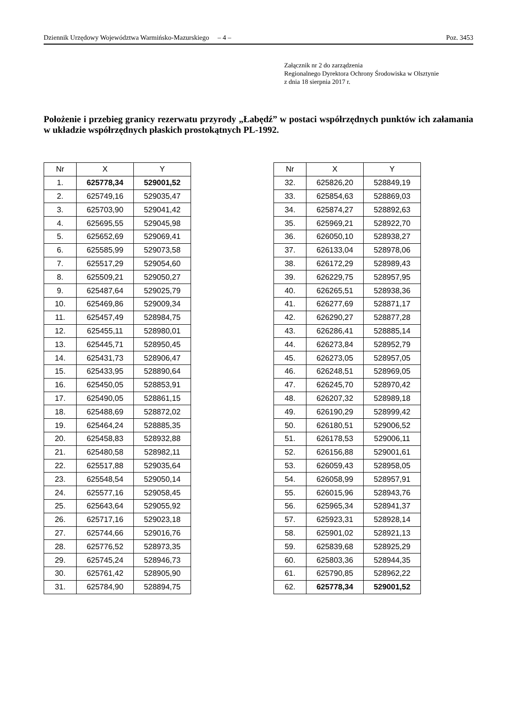Dziennik Urzędowy Województwa Warmińsko-Mazurskiego – 4 – Poz. 3453
Załącznik nr 2 do zarządzenia
Regionalnego Dyrektora Ochrony Środowiska w Olsztynie
z dnia 18 sierpnia 2017 r.
Położenie i przebieg granicy rezerwatu przyrody „Łabędź” w postaci współrzędnych punktów ich załamania w układzie współrzędnych płaskich prostokątnych PL-1992.
| Nr | X | Y |
| --- | --- | --- |
| 1. | 625778,34 | 529001,52 |
| 2. | 625749,16 | 529035,47 |
| 3. | 625703,90 | 529041,42 |
| 4. | 625695,55 | 529045,98 |
| 5. | 625652,69 | 529069,41 |
| 6. | 625585,99 | 529073,58 |
| 7. | 625517,29 | 529054,60 |
| 8. | 625509,21 | 529050,27 |
| 9. | 625487,64 | 529025,79 |
| 10. | 625469,86 | 529009,34 |
| 11. | 625457,49 | 528984,75 |
| 12. | 625455,11 | 528980,01 |
| 13. | 625445,71 | 528950,45 |
| 14. | 625431,73 | 528906,47 |
| 15. | 625433,95 | 528890,64 |
| 16. | 625450,05 | 528853,91 |
| 17. | 625490,05 | 528861,15 |
| 18. | 625488,69 | 528872,02 |
| 19. | 625464,24 | 528885,35 |
| 20. | 625458,83 | 528932,88 |
| 21. | 625480,58 | 528982,11 |
| 22. | 625517,88 | 529035,64 |
| 23. | 625548,54 | 529050,14 |
| 24. | 625577,16 | 529058,45 |
| 25. | 625643,64 | 529055,92 |
| 26. | 625717,16 | 529023,18 |
| 27. | 625744,66 | 529016,76 |
| 28. | 625776,52 | 528973,35 |
| 29. | 625745,24 | 528946,73 |
| 30. | 625761,42 | 528905,90 |
| 31. | 625784,90 | 528894,75 |
| Nr | X | Y |
| --- | --- | --- |
| 32. | 625826,20 | 528849,19 |
| 33. | 625854,63 | 528869,03 |
| 34. | 625874,27 | 528892,63 |
| 35. | 625969,21 | 528922,70 |
| 36. | 626050,10 | 528938,27 |
| 37. | 626133,04 | 528978,06 |
| 38. | 626172,29 | 528989,43 |
| 39. | 626229,75 | 528957,95 |
| 40. | 626265,51 | 528938,36 |
| 41. | 626277,69 | 528871,17 |
| 42. | 626290,27 | 528877,28 |
| 43. | 626286,41 | 528885,14 |
| 44. | 626273,84 | 528952,79 |
| 45. | 626273,05 | 528957,05 |
| 46. | 626248,51 | 528969,05 |
| 47. | 626245,70 | 528970,42 |
| 48. | 626207,32 | 528989,18 |
| 49. | 626190,29 | 528999,42 |
| 50. | 626180,51 | 529006,52 |
| 51. | 626178,53 | 529006,11 |
| 52. | 626156,88 | 529001,61 |
| 53. | 626059,43 | 528958,05 |
| 54. | 626058,99 | 528957,91 |
| 55. | 626015,96 | 528943,76 |
| 56. | 625965,34 | 528941,37 |
| 57. | 625923,31 | 528928,14 |
| 58. | 625901,02 | 528921,13 |
| 59. | 625839,68 | 528925,29 |
| 60. | 625803,36 | 528944,35 |
| 61. | 625790,85 | 528962,22 |
| 62. | 625778,34 | 529001,52 |